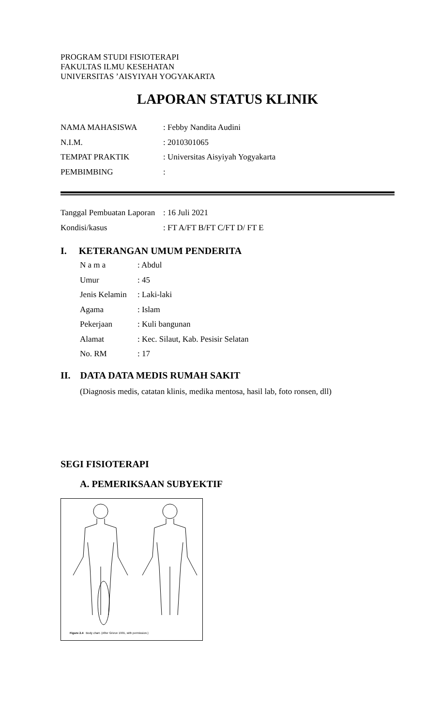PROGRAM STUDI FISIOTERAPI
FAKULTAS ILMU KESEHATAN
UNIVERSITAS ’AISYIYAH YOGYAKARTA
LAPORAN STATUS KLINIK
| NAMA MAHASISWA | : Febby Nandita Audini |
| N.I.M. | : 2010301065 |
| TEMPAT PRAKTIK | : Universitas Aisyiyah Yogyakarta |
| PEMBIMBING | : |
| Tanggal Pembuatan Laporan | : 16 Juli 2021 |
| Kondisi/kasus | : FT A/FT B/FT C/FT D/ FT E |
I. KETERANGAN UMUM PENDERITA
| N a m a | : Abdul |
| Umur | : 45 |
| Jenis Kelamin | : Laki-laki |
| Agama | : Islam |
| Pekerjaan | : Kuli bangunan |
| Alamat | : Kec. Silaut, Kab. Pesisir Selatan |
| No. RM | : 17 |
II. DATA DATA MEDIS RUMAH SAKIT
(Diagnosis medis, catatan klinis, medika mentosa, hasil lab, foto ronsen, dll)
SEGI FISIOTERAPI
A. PEMERIKSAAN SUBYEKTIF
Figure 2.4 Body chart. (After Grieve 1991, with permission.)